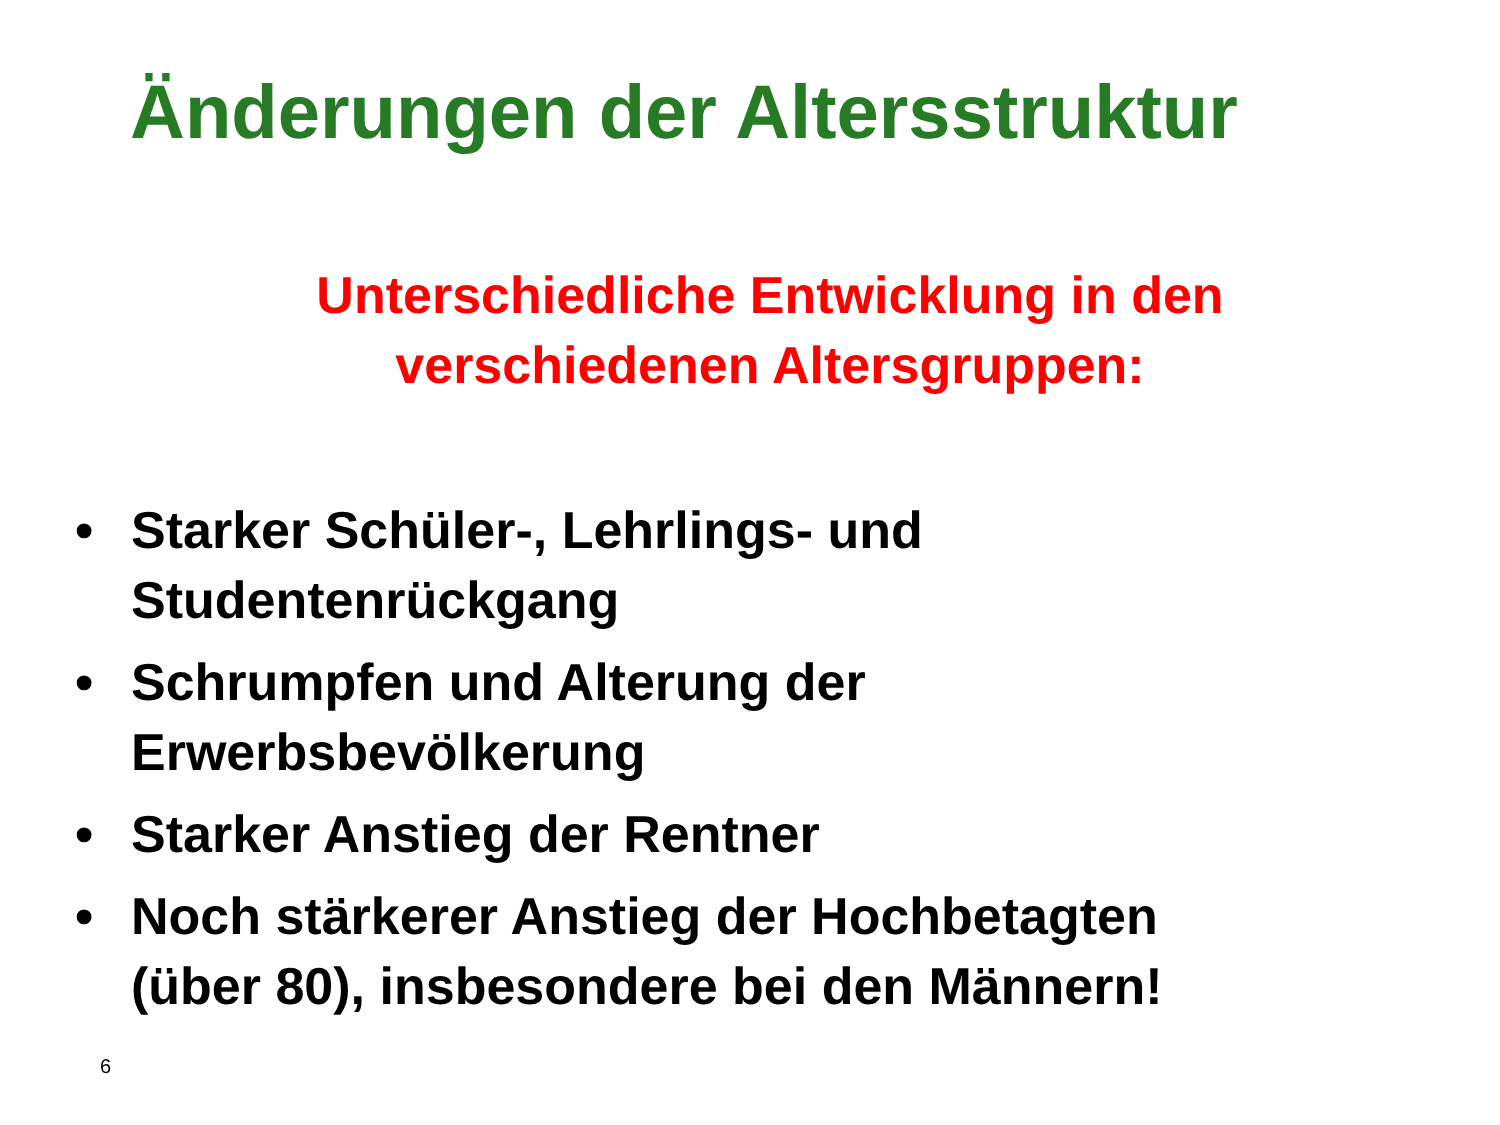Änderungen der Altersstruktur
Unterschiedliche Entwicklung in den
verschiedenen Altersgruppen:
• Starker Schüler-, Lehrlings- und
Studentenrückgang
• Schrumpfen und Alterung der
Erwerbsbevölkerung
• Starker Anstieg der Rentner
• Noch stärkerer Anstieg der Hochbetagten
(über 80), insbesondere bei den Männern!
6